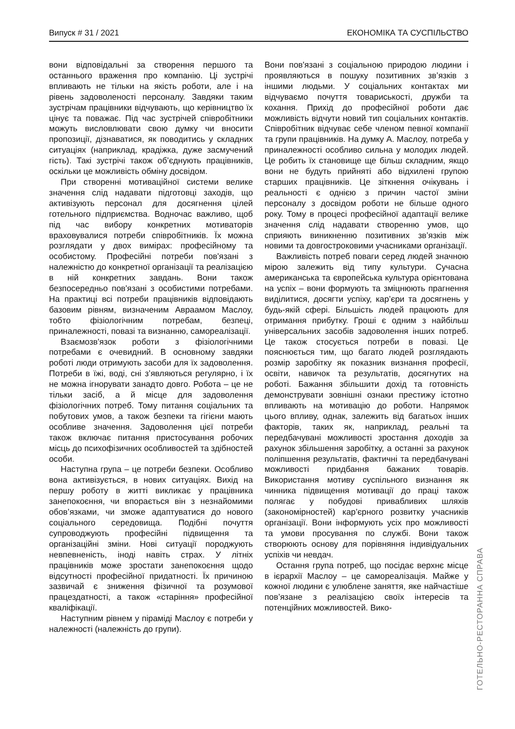Випуск # 31 / 2021 ЕКОНОМІКА ТА СУСПІЛЬСТВО
вони відповідальні за створення першого та останнього враження про компанію. Ці зустрічі впливають не тільки на якість роботи, але і на рівень задоволеності персоналу. Завдяки таким зустрічам працівники відчувають, що керівництво їх цінує та поважає. Під час зустрічей співробітники можуть висловлювати свою думку чи вносити пропозиції, дізнаватися, як поводитись у складних ситуаціях (наприклад, крадіжка, дуже засмучений гість). Такі зустрічі також об’єднують працівників, оскільки це можливість обміну досвідом.
При створенні мотиваційної системи велике значення слід надавати підготовці заходів, що активізують персонал для досягнення цілей готельного підприємства. Водночас важливо, щоб під час вибору конкретних мотиваторів враховувалися потреби співробітників. Їх можна розглядати у двох вимірах: професійному та особистому. Професійні потреби пов'язані з належністю до конкретної організації та реалізацією в ній конкретних завдань. Вони також безпосередньо пов'язані з особистими потребами. На практиці всі потреби працівників відповідають базовим рівням, визначеним Авраамом Маслоу, тобто фізіологічним потребам, безпеці, приналежності, повазі та визнанню, самореалізації.
Взаємозв'язок роботи з фізіологічними потребами є очевидний. В основному завдяки роботі люди отримують засоби для їх задоволення. Потреби в їжі, воді, сні з’являються регулярно, і їх не можна ігнорувати занадто довго. Робота – це не тільки засіб, а й місце для задоволення фізіологічних потреб. Тому питання соціальних та побутових умов, а також безпеки та гігієни мають особливе значення. Задоволення цієї потреби також включає питання пристосування робочих місць до психофізичних особливостей та здібностей особи.
Наступна група – це потреби безпеки. Особливо вона активізується, в нових ситуаціях. Вихід на першу роботу в житті викликає у працівника занепокоєння, чи впорається він з незнайомими обов’язками, чи зможе адаптуватися до нового соціального середовища. Подібні почуття супроводжують професійні підвищення та організаційні зміни. Нові ситуації породжують невпевненість, іноді навіть страх. У літніх працівників може зростати занепокоєння щодо відсутності професійної придатності. Їх причиною зазвичай є зниження фізичної та розумової працездатності, а також «старіння» професійної кваліфікації.
Наступним рівнем у піраміді Маслоу є потреби у належності (належність до групи).
Вони пов'язані з соціальною природою людини і проявляються в пошуку позитивних зв’язків з іншими людьми. У соціальних контактах ми відчуваємо почуття товариськості, дружби та кохання. Прихід до професійної роботи дає можливість відчути новий тип соціальних контактів. Співробітник відчуває себе членом певної компанії та групи працівників. На думку А. Маслоу, потреба у приналежності особливо сильна у молодих людей. Це робить їх становище ще більш складним, якщо вони не будуть прийняті або відхилені групою старших працівників. Це зіткнення очікувань і реальності є однією з причин частої зміни персоналу з досвідом роботи не більше одного року. Тому в процесі професійної адаптації велике значення слід надавати створенню умов, що сприяють виникненню позитивних зв’язків між новими та довгостроковими учасниками організації.
Важливість потреб поваги серед людей значною мірою залежить від типу культури. Сучасна американська та європейська культура орієнтована на успіх – вони формують та зміцнюють прагнення виділитися, досягти успіху, кар’єри та досягнень у будь-якій сфері. Більшість людей працюють для отримання прибутку. Гроші є одним з найбільш універсальних засобів задоволення інших потреб. Це також стосується потреби в повазі. Це пояснюється тим, що багато людей розглядають розмір заробітку як показник визнання професії, освіти, навичок та результатів, досягнутих на роботі. Бажання збільшити дохід та готовність демонструвати зовнішні ознаки престижу істотно впливають на мотивацію до роботи. Напрямок цього впливу, однак, залежить від багатьох інших факторів, таких як, наприклад, реальні та передбачувані можливості зростання доходів за рахунок збільшення заробітку, а останні за рахунок поліпшення результатів, фактичні та передбачувані можливості придбання бажаних товарів. Використання мотиву суспільного визнання як чинника підвищення мотивації до праці також полягає у побудові привабливих шляхів (закономірностей) кар’єрного розвитку учасників організації. Вони інформують усіх про можливості та умови просування по службі. Вони також створюють основу для порівняння індивідуальних успіхів чи невдач.
Остання група потреб, що посідає верхнє місце в ієрархії Маслоу – це самореалізація. Майже у кожної людини є улюблене заняття, яке найчастіше пов’язане з реалізацією своїх інтересів та потенційних можливостей. Вико-
ГОТЕЛЬНО-РЕСТОРАННА СПРАВА